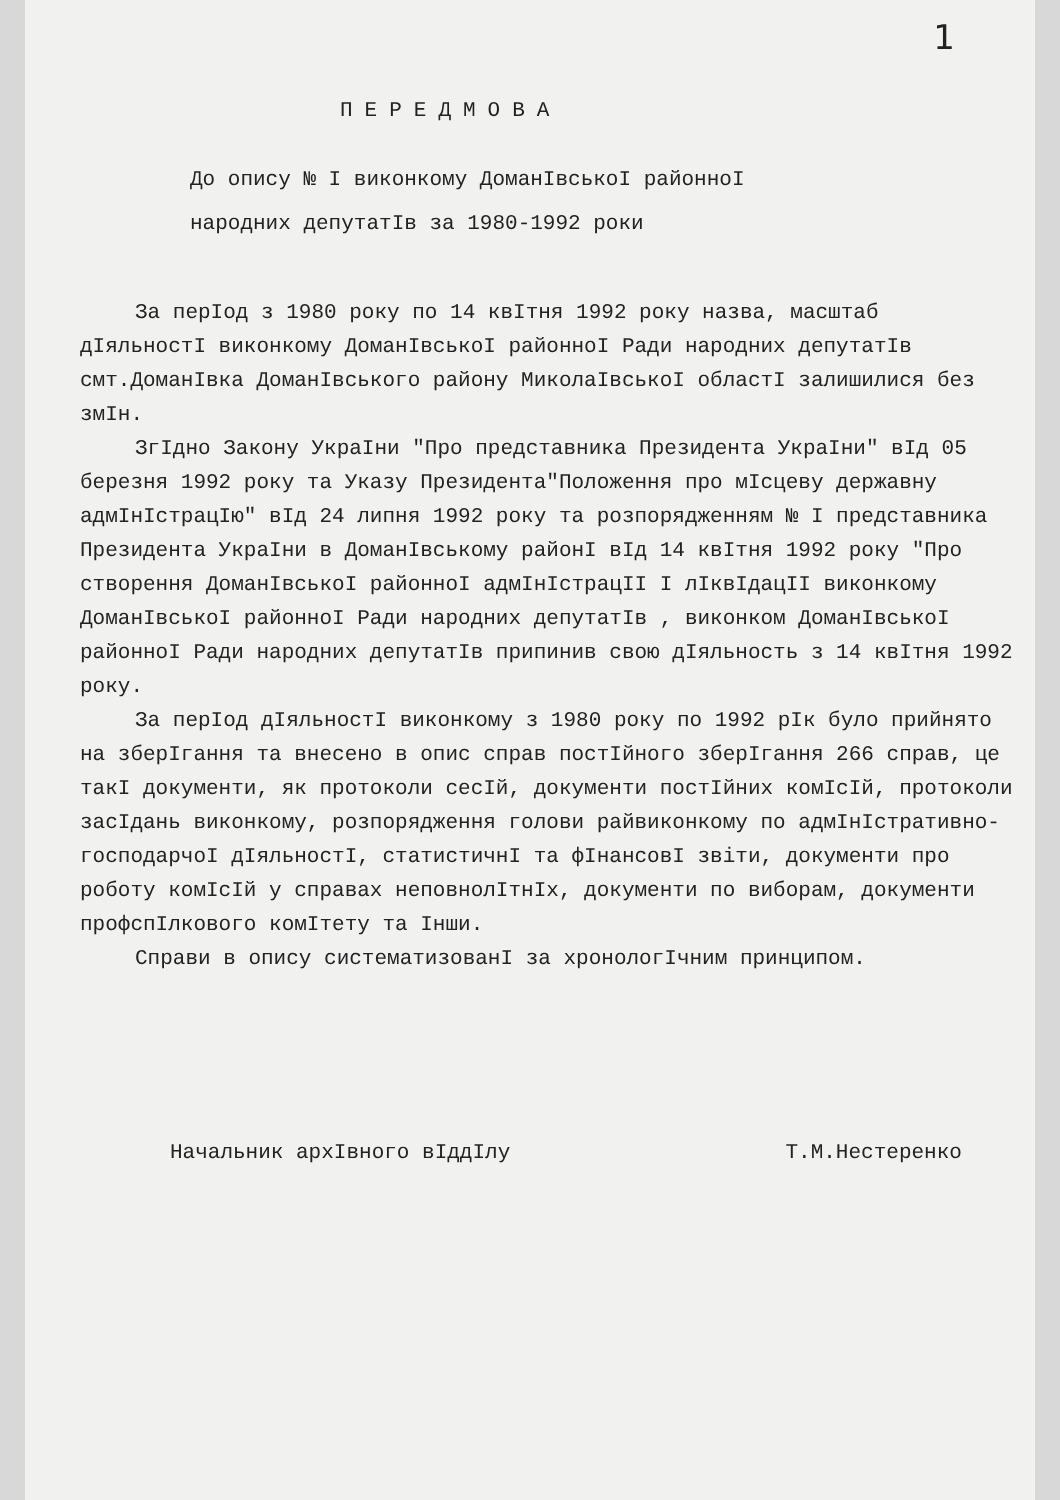1
ПЕРЕДМОВА
До опису № І виконкому ДоманІвськоІ районноІ
народних депутатІв за 1980-1992 роки
За перІод з 1980 року по 14 квІтня 1992 року назва, масштаб дІяльностІ виконкому ДоманІвськоІ районноІ Ради народних депутатІв смт.ДоманІвка ДоманІвського району МиколаІвськоІ областІ залишилися без змІн.
ЗгІдно Закону УкраІни "Про представника Президента УкраІни" вІд 05 березня 1992 року та Указу Президента"Положення про мІсцеву державну адмІнІстрацІю" вІд 24 липня 1992 року та розпорядженням № І представника Президента УкраІни в ДоманІвському районІ вІд 14 квІтня 1992 року "Про створення ДоманІвськоІ районноІ адмІнІстрацІІ І лІквІдацІІ виконкому ДоманІвськоІ районноІ Ради народних депутатІв , виконком ДоманІвськоІ районноІ Ради народних депутатІв припинив свою дІяльность з 14 квІтня 1992 року.
За перІод дІяльностІ виконкому з 1980 року по 1992 рІк було прийнято на зберІгання та внесено в опис справ постІйного зберІгання 266 справ, це такІ документи, як протоколи сесІй, документи постІйних комІсІй, протоколи засІдань виконкому, розпорядження голови райвиконкому по адмІнІстративно-господарчоІ дІяльностІ, статистичнІ та фІнансовІ звіти, документи про роботу комІсІй у справах неповнолІтнІх, документи по виборам, документи профспІлкового комІтету та Інши.
Справи в опису систематизованІ за хронологІчним принципом.
Начальник архІвного вІддІлу Т.М.Нестеренко